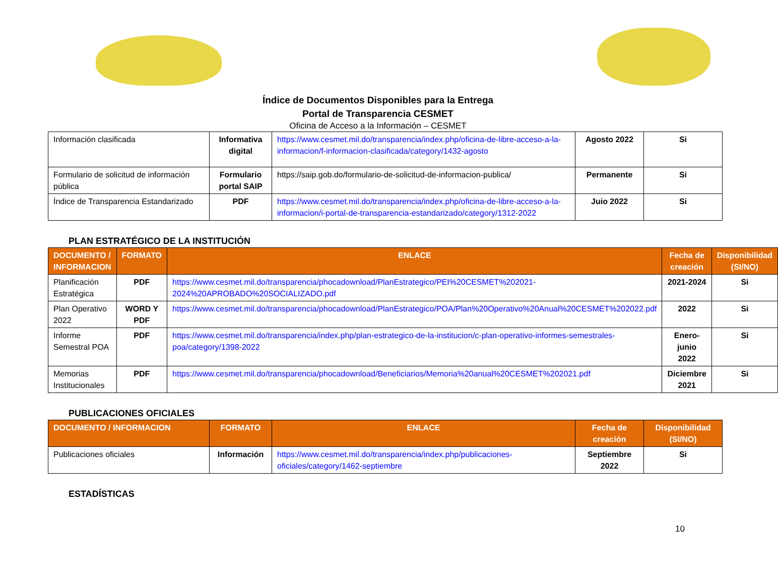Índice de Documentos Disponibles para la Entrega
Portal de Transparencia CESMET
Oficina de Acceso a la Información – CESMET
| Información clasificada | Informativa digital | https://www.cesmet.mil.do/transparencia/index.php/oficina-de-libre-acceso-a-la-informacion/f-informacion-clasificada/category/1432-agosto | Agosto 2022 | Si |
| Formulario de solicitud de información pública | Formulario portal SAIP | https://saip.gob.do/formulario-de-solicitud-de-informacion-publica/ | Permanente | Si |
| Índice de Transparencia Estandarizado | PDF | https://www.cesmet.mil.do/transparencia/index.php/oficina-de-libre-acceso-a-la-informacion/i-portal-de-transparencia-estandarizado/category/1312-2022 | Juio 2022 | Si |
PLAN ESTRATÉGICO DE LA INSTITUCIÓN
| DOCUMENTO / INFORMACION | FORMATO | ENLACE | Fecha de creación | Disponibilidad (SI/NO) |
| --- | --- | --- | --- | --- |
| Planificación Estratégica | PDF | https://www.cesmet.mil.do/transparencia/phocadownload/PlanEstrategico/PEI%20CESMET%202021-2024%20APROBADO%20SOCIALIZADO.pdf | 2021-2024 | Si |
| Plan Operativo 2022 | WORD Y PDF | https://www.cesmet.mil.do/transparencia/phocadownload/PlanEstrategico/POA/Plan%20Operativo%20Anual%20CESMET%202022.pdf | 2022 | Si |
| Informe Semestral POA | PDF | https://www.cesmet.mil.do/transparencia/index.php/plan-estrategico-de-la-institucion/c-plan-operativo-informes-semestrales-poa/category/1398-2022 | Enero-junio 2022 | Si |
| Memorias Institucionales | PDF | https://www.cesmet.mil.do/transparencia/phocadownload/Beneficiarios/Memoria%20anual%20CESMET%202021.pdf | Diciembre 2021 | Si |
PUBLICACIONES OFICIALES
| DOCUMENTO / INFORMACION | FORMATO | ENLACE | Fecha de creación | Disponibilidad (SI/NO) |
| --- | --- | --- | --- | --- |
| Publicaciones oficiales | Información | https://www.cesmet.mil.do/transparencia/index.php/publicaciones-oficiales/category/1462-septiembre | Septiembre 2022 | Si |
ESTADÍSTICAS
10